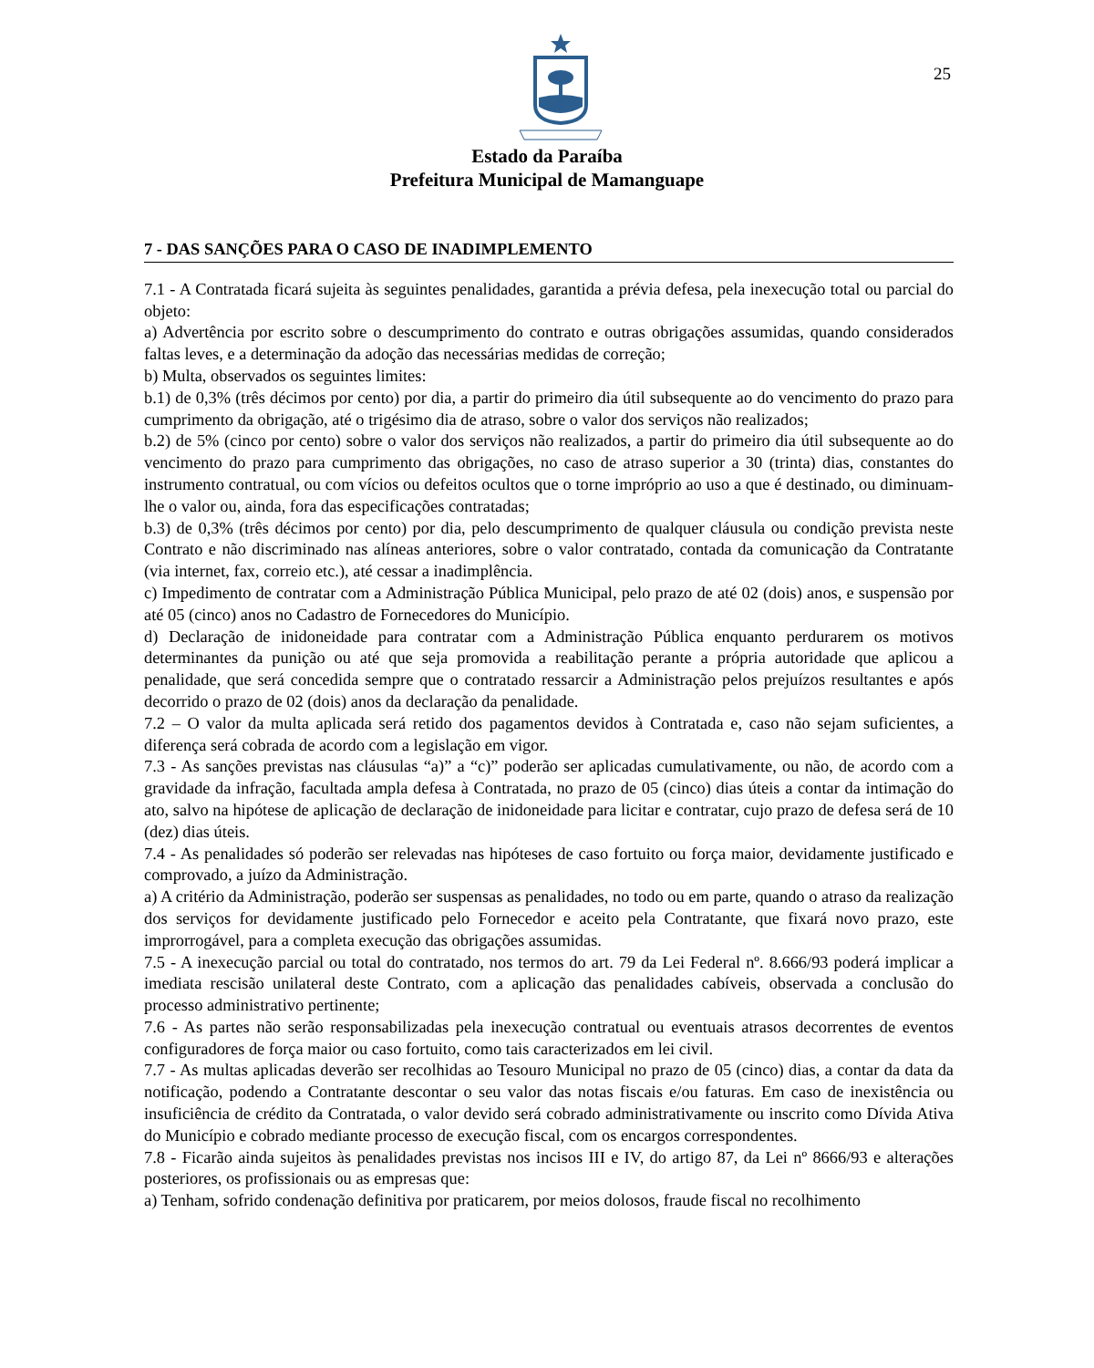25
Estado da Paraíba
Prefeitura Municipal de Mamanguape
7 - DAS SANÇÕES PARA O CASO DE INADIMPLEMENTO
7.1 - A Contratada ficará sujeita às seguintes penalidades, garantida a prévia defesa, pela inexecução total ou parcial do objeto:
a) Advertência por escrito sobre o descumprimento do contrato e outras obrigações assumidas, quando considerados faltas leves, e a determinação da adoção das necessárias medidas de correção;
b) Multa, observados os seguintes limites:
b.1) de 0,3% (três décimos por cento) por dia, a partir do primeiro dia útil subsequente ao do vencimento do prazo para cumprimento da obrigação, até o trigésimo dia de atraso, sobre o valor dos serviços não realizados;
b.2) de 5% (cinco por cento) sobre o valor dos serviços não realizados, a partir do primeiro dia útil subsequente ao do vencimento do prazo para cumprimento das obrigações, no caso de atraso superior a 30 (trinta) dias, constantes do instrumento contratual, ou com vícios ou defeitos ocultos que o torne impróprio ao uso a que é destinado, ou diminuam-lhe o valor ou, ainda, fora das especificações contratadas;
b.3) de 0,3% (três décimos por cento) por dia, pelo descumprimento de qualquer cláusula ou condição prevista neste Contrato e não discriminado nas alíneas anteriores, sobre o valor contratado, contada da comunicação da Contratante (via internet, fax, correio etc.), até cessar a inadimplência.
c) Impedimento de contratar com a Administração Pública Municipal, pelo prazo de até 02 (dois) anos, e suspensão por até 05 (cinco) anos no Cadastro de Fornecedores do Município.
d) Declaração de inidoneidade para contratar com a Administração Pública enquanto perdurarem os motivos determinantes da punição ou até que seja promovida a reabilitação perante a própria autoridade que aplicou a penalidade, que será concedida sempre que o contratado ressarcir a Administração pelos prejuízos resultantes e após decorrido o prazo de 02 (dois) anos da declaração da penalidade.
7.2 – O valor da multa aplicada será retido dos pagamentos devidos à Contratada e, caso não sejam suficientes, a diferença será cobrada de acordo com a legislação em vigor.
7.3 - As sanções previstas nas cláusulas “a)” a “c)” poderão ser aplicadas cumulativamente, ou não, de acordo com a gravidade da infração, facultada ampla defesa à Contratada, no prazo de 05 (cinco) dias úteis a contar da intimação do ato, salvo na hipótese de aplicação de declaração de inidoneidade para licitar e contratar, cujo prazo de defesa será de 10 (dez) dias úteis.
7.4 - As penalidades só poderão ser relevadas nas hipóteses de caso fortuito ou força maior, devidamente justificado e comprovado, a juízo da Administração.
a) A critério da Administração, poderão ser suspensas as penalidades, no todo ou em parte, quando o atraso da realização dos serviços for devidamente justificado pelo Fornecedor e aceito pela Contratante, que fixará novo prazo, este improrrogável, para a completa execução das obrigações assumidas.
7.5 - A inexecução parcial ou total do contratado, nos termos do art. 79 da Lei Federal nº. 8.666/93 poderá implicar a imediata rescisão unilateral deste Contrato, com a aplicação das penalidades cabíveis, observada a conclusão do processo administrativo pertinente;
7.6 - As partes não serão responsabilizadas pela inexecução contratual ou eventuais atrasos decorrentes de eventos configuradores de força maior ou caso fortuito, como tais caracterizados em lei civil.
7.7 - As multas aplicadas deverão ser recolhidas ao Tesouro Municipal no prazo de 05 (cinco) dias, a contar da data da notificação, podendo a Contratante descontar o seu valor das notas fiscais e/ou faturas. Em caso de inexistência ou insuficiência de crédito da Contratada, o valor devido será cobrado administrativamente ou inscrito como Dívida Ativa do Município e cobrado mediante processo de execução fiscal, com os encargos correspondentes.
7.8 - Ficarão ainda sujeitos às penalidades previstas nos incisos III e IV, do artigo 87, da Lei nº 8666/93 e alterações posteriores, os profissionais ou as empresas que:
a) Tenham, sofrido condenação definitiva por praticarem, por meios dolosos, fraude fiscal no recolhimento